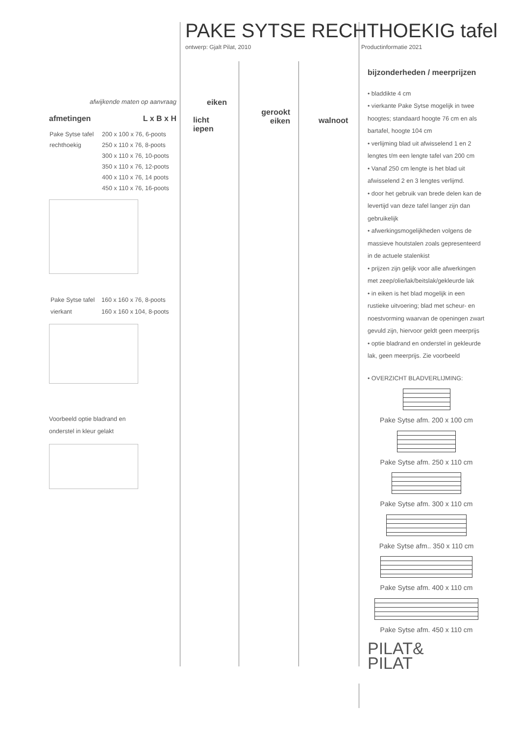PAKE SYTSE RECHTHOEKIG tafel
ontwerp: Gjalt Pilat, 2010 Productinformatie 2021
afwijkende maten op aanvraag
afmetingen L x B x H
| Pake Sytse tafel | 200 x 100 x 76, 6-poots |
| rechthoekig | 250 x 110 x 76, 8-poots |
| | 300 x 110 x 76, 10-poots |
| | 350 x 110 x 76, 12-poots |
| | 400 x 110 x 76, 14 poots |
| | 450 x 110 x 76, 16-poots |
| Pake Sytse tafel | 160 x 160 x 76, 8-poots |
| vierkant | 160 x 160 x 104, 8-poots |
Voorbeeld optie bladrand en
onderstel in kleur gelakt
eiken
licht iepen
gerookt
eiken
walnoot
bijzonderheden / meerprijzen
• bladdikte 4 cm
• vierkante Pake Sytse mogelijk in twee hoogtes; standaard hoogte 76 cm en als bartafel, hoogte 104 cm
• verlijming blad uit afwisselend 1 en 2 lengtes t/m een lengte tafel van 200 cm
• Vanaf 250 cm lengte is het blad uit afwisselend 2 en 3 lengtes verlijmd.
• door het gebruik van brede delen kan de levertijd van deze tafel langer zijn dan gebruikelijk
• afwerkingsmogelijkheden volgens de massieve houtstalen zoals gepresenteerd in de actuele stalenkist
• prijzen zijn gelijk voor alle afwerkingen met zeep/olie/lak/beitslak/gekleurde lak
• in eiken is het blad mogelijk in een rustieke uitvoering; blad met scheur- en noestvorming waarvan de openingen zwart gevuld zijn, hiervoor geldt geen meerprijs
• optie bladrand en onderstel in gekleurde lak, geen meerprijs. Zie voorbeeld
• OVERZICHT BLADVERLIJMING:
Pake Sytse afm. 200 x 100 cm
Pake Sytse afm. 250 x 110 cm
Pake Sytse afm. 300 x 110 cm
Pake Sytse afm.. 350 x 110 cm
Pake Sytse afm. 400 x 110 cm
Pake Sytse afm. 450 x 110 cm
PILAT&
PILAT